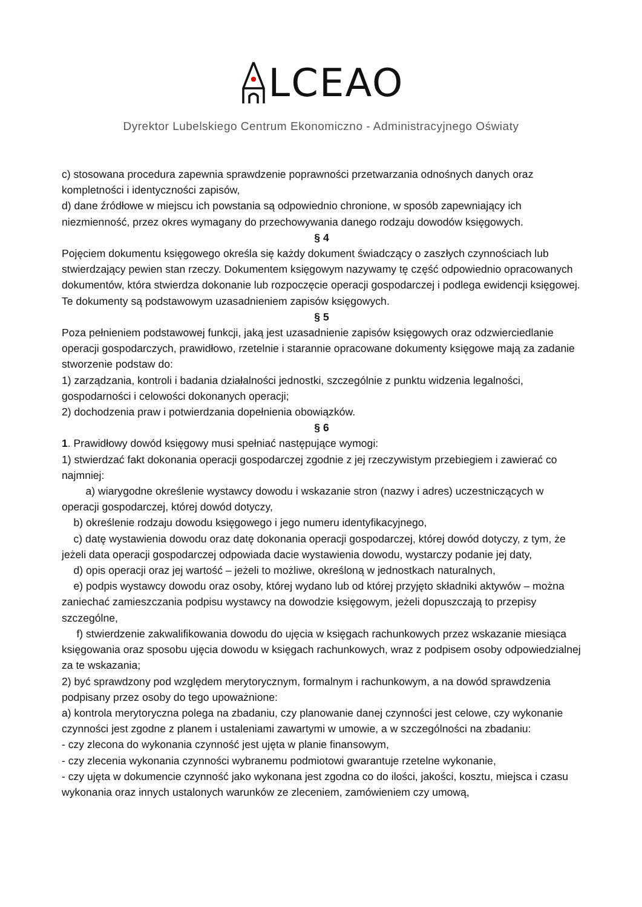LCEAO
Dyrektor Lubelskiego Centrum Ekonomiczno - Administracyjnego Oświaty
c) stosowana procedura zapewnia sprawdzenie poprawności przetwarzania odnośnych danych oraz kompletności i identyczności zapisów,
d) dane źródłowe w miejscu ich powstania są odpowiednio chronione, w sposób zapewniający ich niezmienność, przez okres wymagany do przechowywania danego rodzaju dowodów księgowych.
§ 4
Pojęciem dokumentu księgowego określa się każdy dokument świadczący o zaszłych czynnościach lub stwierdzający pewien stan rzeczy. Dokumentem księgowym nazywamy tę część odpowiednio opracowanych dokumentów, która stwierdza dokonanie lub rozpoczęcie operacji gospodarczej i podlega ewidencji księgowej. Te dokumenty są podstawowym uzasadnieniem zapisów księgowych.
§ 5
Poza pełnieniem podstawowej funkcji, jaką jest uzasadnienie zapisów księgowych oraz odzwierciedlanie operacji gospodarczych, prawidłowo, rzetelnie i starannie opracowane dokumenty księgowe mają za zadanie stworzenie podstaw do:
1) zarządzania, kontroli i badania działalności jednostki, szczególnie z punktu widzenia legalności, gospodarności i celowości dokonanych operacji;
2) dochodzenia praw i potwierdzania dopełnienia obowiązków.
§ 6
1. Prawidłowy dowód księgowy musi spełniać następujące wymogi:
1) stwierdzać fakt dokonania operacji gospodarczej zgodnie z jej rzeczywistym przebiegiem i zawierać co najmniej:
a) wiarygodne określenie wystawcy dowodu i wskazanie stron (nazwy i adres) uczestniczących w operacji gospodarczej, której dowód dotyczy,
b) określenie rodzaju dowodu księgowego i jego numeru identyfikacyjnego,
c) datę wystawienia dowodu oraz datę dokonania operacji gospodarczej, której dowód dotyczy, z tym, że jeżeli data operacji gospodarczej odpowiada dacie wystawienia dowodu, wystarczy podanie jej daty,
d) opis operacji oraz jej wartość – jeżeli to możliwe, określoną w jednostkach naturalnych,
e) podpis wystawcy dowodu oraz osoby, której wydano lub od której przyjęto składniki aktywów – można zaniechać zamieszczania podpisu wystawcy na dowodzie księgowym, jeżeli dopuszczają to przepisy szczególne,
f) stwierdzenie zakwalifikowania dowodu do ujęcia w księgach rachunkowych przez wskazanie miesiąca księgowania oraz sposobu ujęcia dowodu w księgach rachunkowych, wraz z podpisem osoby odpowiedzialnej za te wskazania;
2) być sprawdzony pod względem merytorycznym, formalnym i rachunkowym, a na dowód sprawdzenia podpisany przez osoby do tego upoważnione:
a) kontrola merytoryczna polega na zbadaniu, czy planowanie danej czynności jest celowe, czy wykonanie czynności jest zgodne z planem i ustaleniami zawartymi w umowie, a w szczególności na zbadaniu:
- czy zlecona do wykonania czynność jest ujęta w planie finansowym,
- czy zlecenia wykonania czynności wybranemu podmiotowi gwarantuje rzetelne wykonanie,
- czy ujęta w dokumencie czynność jako wykonana jest zgodna co do ilości, jakości, kosztu, miejsca i czasu wykonania oraz innych ustalonych warunków ze zleceniem, zamówieniem czy umową,